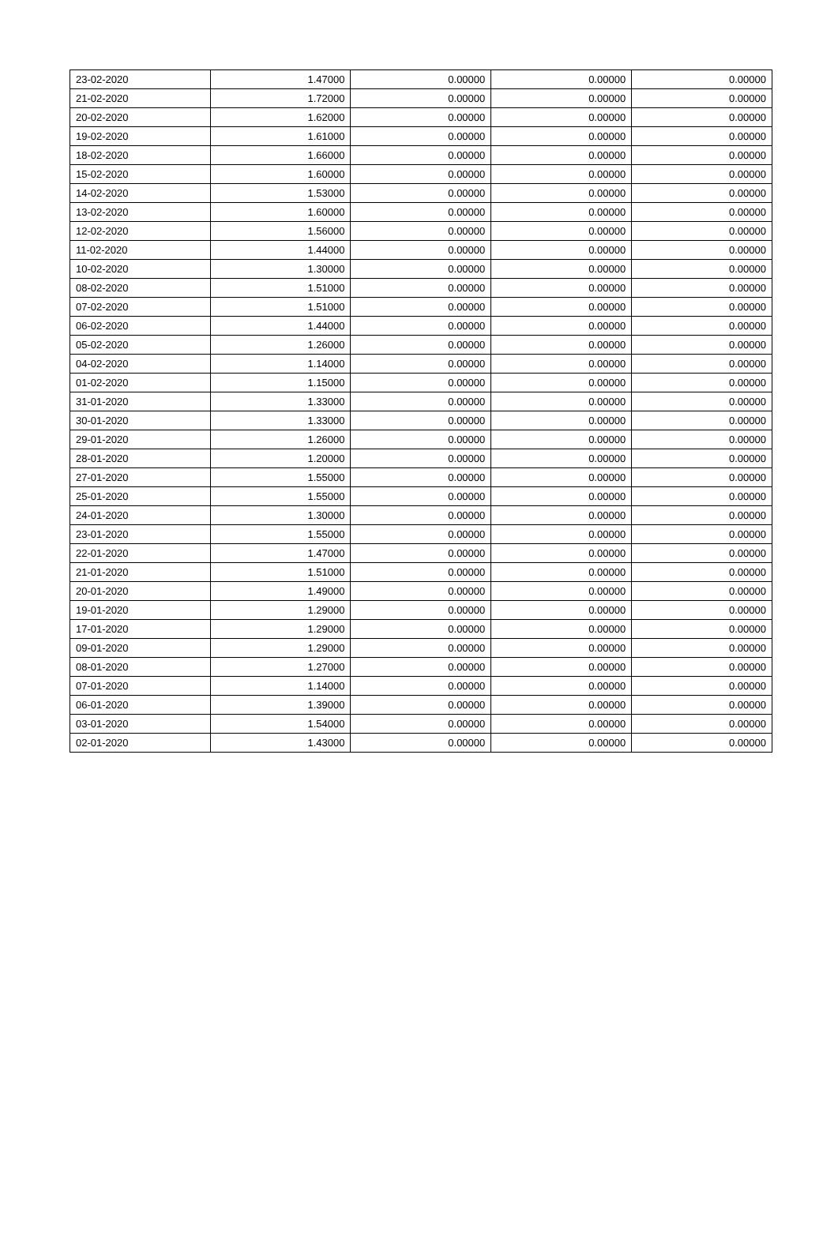| 23-02-2020 | 1.47000 | 0.00000 | 0.00000 | 0.00000 |
| 21-02-2020 | 1.72000 | 0.00000 | 0.00000 | 0.00000 |
| 20-02-2020 | 1.62000 | 0.00000 | 0.00000 | 0.00000 |
| 19-02-2020 | 1.61000 | 0.00000 | 0.00000 | 0.00000 |
| 18-02-2020 | 1.66000 | 0.00000 | 0.00000 | 0.00000 |
| 15-02-2020 | 1.60000 | 0.00000 | 0.00000 | 0.00000 |
| 14-02-2020 | 1.53000 | 0.00000 | 0.00000 | 0.00000 |
| 13-02-2020 | 1.60000 | 0.00000 | 0.00000 | 0.00000 |
| 12-02-2020 | 1.56000 | 0.00000 | 0.00000 | 0.00000 |
| 11-02-2020 | 1.44000 | 0.00000 | 0.00000 | 0.00000 |
| 10-02-2020 | 1.30000 | 0.00000 | 0.00000 | 0.00000 |
| 08-02-2020 | 1.51000 | 0.00000 | 0.00000 | 0.00000 |
| 07-02-2020 | 1.51000 | 0.00000 | 0.00000 | 0.00000 |
| 06-02-2020 | 1.44000 | 0.00000 | 0.00000 | 0.00000 |
| 05-02-2020 | 1.26000 | 0.00000 | 0.00000 | 0.00000 |
| 04-02-2020 | 1.14000 | 0.00000 | 0.00000 | 0.00000 |
| 01-02-2020 | 1.15000 | 0.00000 | 0.00000 | 0.00000 |
| 31-01-2020 | 1.33000 | 0.00000 | 0.00000 | 0.00000 |
| 30-01-2020 | 1.33000 | 0.00000 | 0.00000 | 0.00000 |
| 29-01-2020 | 1.26000 | 0.00000 | 0.00000 | 0.00000 |
| 28-01-2020 | 1.20000 | 0.00000 | 0.00000 | 0.00000 |
| 27-01-2020 | 1.55000 | 0.00000 | 0.00000 | 0.00000 |
| 25-01-2020 | 1.55000 | 0.00000 | 0.00000 | 0.00000 |
| 24-01-2020 | 1.30000 | 0.00000 | 0.00000 | 0.00000 |
| 23-01-2020 | 1.55000 | 0.00000 | 0.00000 | 0.00000 |
| 22-01-2020 | 1.47000 | 0.00000 | 0.00000 | 0.00000 |
| 21-01-2020 | 1.51000 | 0.00000 | 0.00000 | 0.00000 |
| 20-01-2020 | 1.49000 | 0.00000 | 0.00000 | 0.00000 |
| 19-01-2020 | 1.29000 | 0.00000 | 0.00000 | 0.00000 |
| 17-01-2020 | 1.29000 | 0.00000 | 0.00000 | 0.00000 |
| 09-01-2020 | 1.29000 | 0.00000 | 0.00000 | 0.00000 |
| 08-01-2020 | 1.27000 | 0.00000 | 0.00000 | 0.00000 |
| 07-01-2020 | 1.14000 | 0.00000 | 0.00000 | 0.00000 |
| 06-01-2020 | 1.39000 | 0.00000 | 0.00000 | 0.00000 |
| 03-01-2020 | 1.54000 | 0.00000 | 0.00000 | 0.00000 |
| 02-01-2020 | 1.43000 | 0.00000 | 0.00000 | 0.00000 |